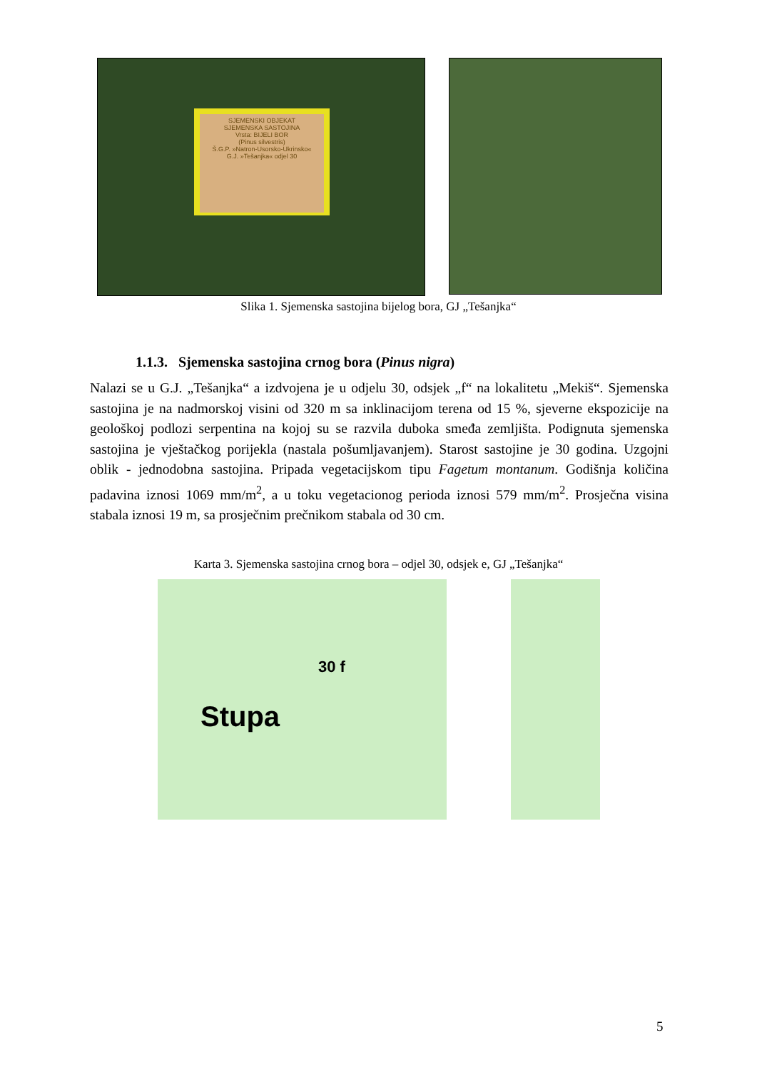SJEMENSKI OBJEKAT
SJEMENSKA SASTOJINA
Vrsta: BIJELI BOR
(Pinus silvestris)
Š.G.P. »Natron-Usorsko-Ukrinsko«
G.J. »Tešanjka« odjel 30
Slika 1. Sjemenska sastojina bijelog bora, GJ „Tešanjka“
1.1.3. Sjemenska sastojina crnog bora (Pinus nigra)
Nalazi se u G.J. „Tešanjka“ a izdvojena je u odjelu 30, odsjek „f“ na lokalitetu „Mekiš“. Sjemenska sastojina je na nadmorskoj visini od 320 m sa inklinacijom terena od 15 %, sjeverne ekspozicije na geološkoj podlozi serpentina na kojoj su se razvila duboka smeđa zemljišta. Podignuta sjemenska sastojina je vještačkog porijekla (nastala pošumljavanjem). Starost sastojine je 30 godina. Uzgojni oblik - jednodobna sastojina. Pripada vegetacijskom tipu Fagetum montanum. Godišnja količina padavina iznosi 1069 mm/m<sup>2</sup>, a u toku vegetacionog perioda iznosi 579 mm/m<sup>2</sup>. Prosječna visina stabala iznosi 19 m, sa prosječnim prečnikom stabala od 30 cm.
Karta 3. Sjemenska sastojina crnog bora – odjel 30, odsjek e, GJ „Tešanjka“
30 f
Stupa
5